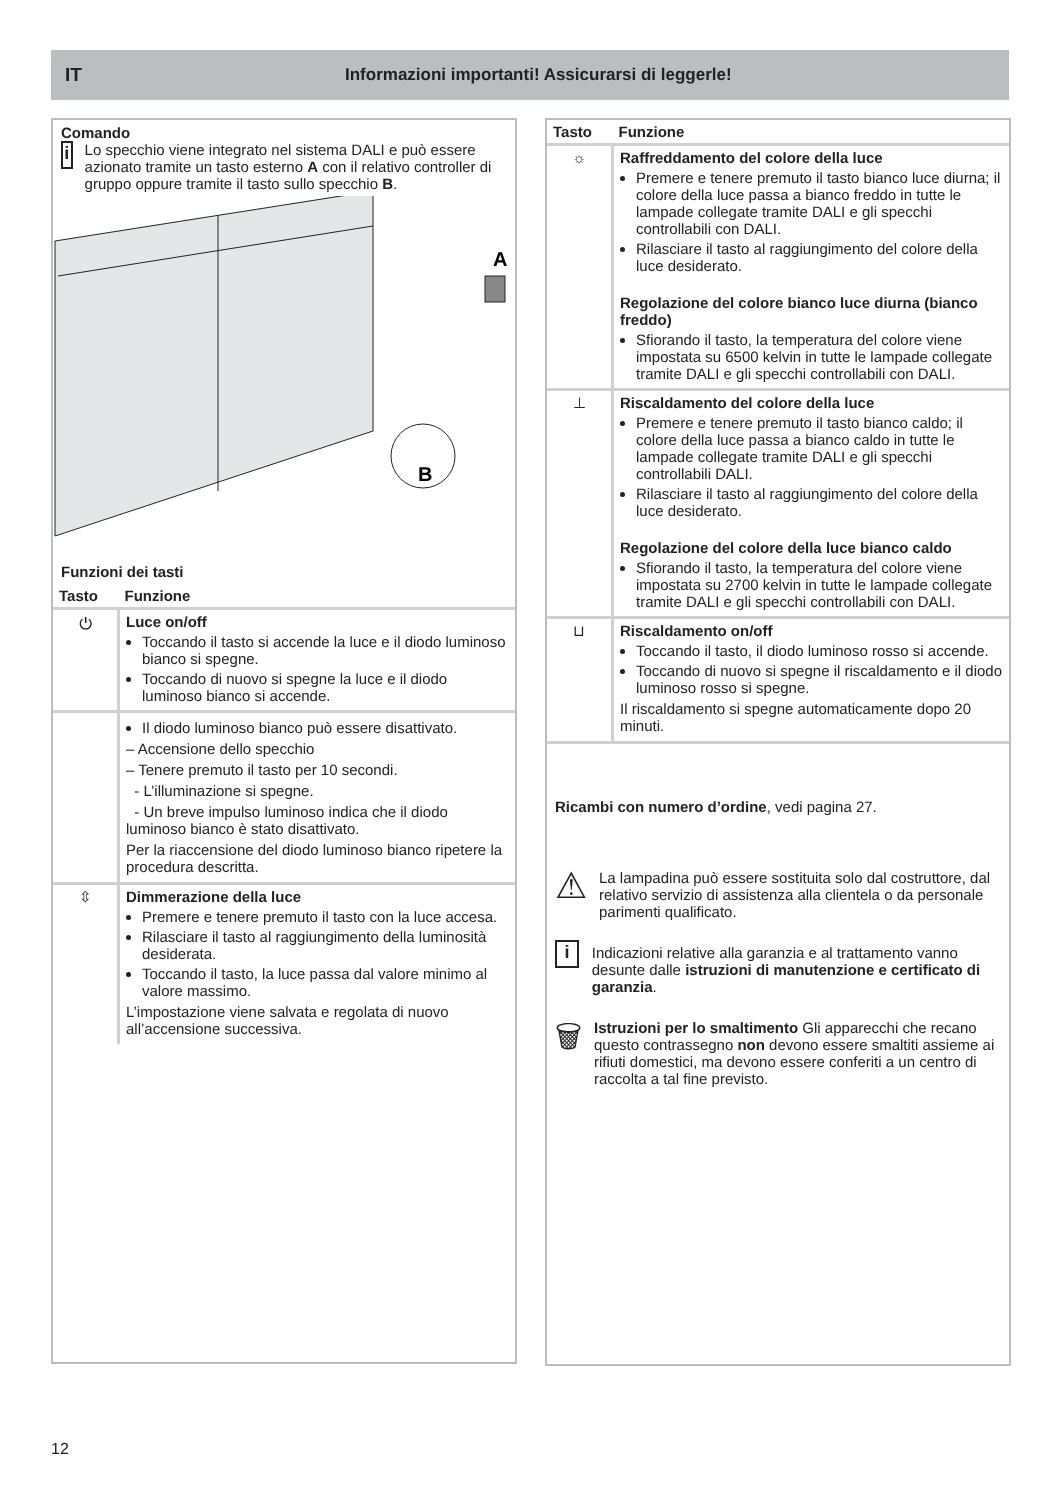IT Informazioni importanti! Assicurarsi di leggerle!
Comando
i
Lo specchio viene integrato nel sistema DALI e può essere azionato tramite un tasto esterno A con il relativo controller di gruppo oppure tramite il tasto sullo specchio B.
A
B
Funzioni dei tasti
| Tasto | Funzione |
| --- | --- |
| ⏻ | Luce on/off Toccando il tasto si accende la luce e il diodo luminoso bianco si spegne. Toccando di nuovo si spegne la luce e il diodo luminoso bianco si accende. |
| | Il diodo luminoso bianco può essere disattivato. – Accensione dello specchio – Tenere premuto il tasto per 10 secondi. - L’illuminazione si spegne. - Un breve impulso luminoso indica che il diodo luminoso bianco è stato disattivato. Per la riaccensione del diodo luminoso bianco ripetere la procedura descritta. |
| ⇳ | Dimmerazione della luce Premere e tenere premuto il tasto con la luce accesa. Rilasciare il tasto al raggiungimento della luminosità desiderata. Toccando il tasto, la luce passa dal valore minimo al valore massimo. L’impostazione viene salvata e regolata di nuovo all’accensione successiva. |
| Tasto | Funzione |
| --- | --- |
| ☼ | Raffreddamento del colore della luce Premere e tenere premuto il tasto bianco luce diurna; il colore della luce passa a bianco freddo in tutte le lampade collegate tramite DALI e gli specchi controllabili con DALI. Rilasciare il tasto al raggiungimento del colore della luce desiderato. Regolazione del colore bianco luce diurna (bianco freddo) Sfiorando il tasto, la temperatura del colore viene impostata su 6500 kelvin in tutte le lampade collegate tramite DALI e gli specchi controllabili con DALI. |
| ⊥ | Riscaldamento del colore della luce Premere e tenere premuto il tasto bianco caldo; il colore della luce passa a bianco caldo in tutte le lampade collegate tramite DALI e gli specchi controllabili DALI. Rilasciare il tasto al raggiungimento del colore della luce desiderato. Regolazione del colore della luce bianco caldo Sfiorando il tasto, la temperatura del colore viene impostata su 2700 kelvin in tutte le lampade collegate tramite DALI e gli specchi controllabili con DALI. |
| ⊔ | Riscaldamento on/off Toccando il tasto, il diodo luminoso rosso si accende. Toccando di nuovo si spegne il riscaldamento e il diodo luminoso rosso si spegne. Il riscaldamento si spegne automaticamente dopo 20 minuti. |
Ricambi con numero d’ordine, vedi pagina 27.
⚠
La lampadina può essere sostituita solo dal costruttore, dal relativo servizio di assistenza alla clientela o da personale parimenti qualificato.
i
Indicazioni relative alla garanzia e al trattamento vanno desunte dalle istruzioni di manutenzione e certificato di garanzia.
🗑
Istruzioni per lo smaltimento Gli apparecchi che recano questo contrassegno non devono essere smaltiti assieme ai rifiuti domestici, ma devono essere conferiti a un centro di raccolta a tal fine previsto.
12